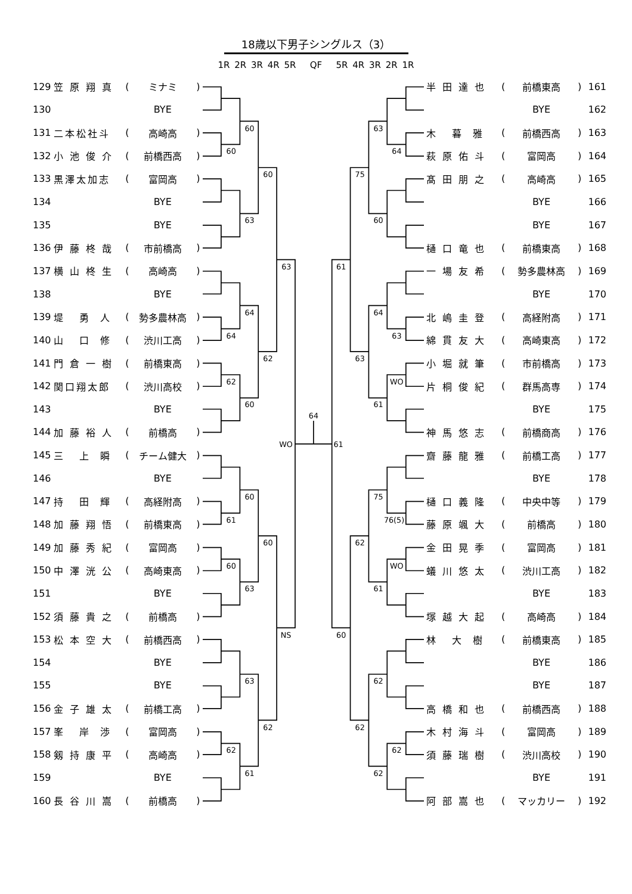18歳以下男子シングルス（3）
1R 2R 3R 4R 5R QF 5R 4R 3R 2R 1R
| 129 | 笠 原 翔 真 | ( | ミナミ | ) |
| 130 | | | BYE | |
| 131 | 二本松社斗 | ( | 高崎高 | ) |
| 132 | 小 池 俊 介 | ( | 前橋西高 | ) |
| 133 | 黒澤太加志 | ( | 富岡高 | ) |
| 134 | | | BYE | |
| 135 | | | BYE | |
| 136 | 伊 藤 柊 哉 | ( | 市前橋高 | ) |
| 137 | 横 山 柊 生 | ( | 高崎高 | ) |
| 138 | | | BYE | |
| 139 | 堤 勇 人 | ( | 勢多農林高 | ) |
| 140 | 山 口 修 | ( | 渋川工高 | ) |
| 141 | 門 倉 一 樹 | ( | 前橋東高 | ) |
| 142 | 関口翔太郎 | ( | 渋川高校 | ) |
| 143 | | | BYE | |
| 144 | 加 藤 裕 人 | ( | 前橋高 | ) |
| 145 | 三 上 瞬 | ( | チーム健大 | ) |
| 146 | | | BYE | |
| 147 | 持 田 輝 | ( | 高経附高 | ) |
| 148 | 加 藤 翔 悟 | ( | 前橋東高 | ) |
| 149 | 加 藤 秀 紀 | ( | 富岡高 | ) |
| 150 | 中 澤 洸 公 | ( | 高崎東高 | ) |
| 151 | | | BYE | |
| 152 | 須 藤 貴 之 | ( | 前橋高 | ) |
| 153 | 松 本 空 大 | ( | 前橋西高 | ) |
| 154 | | | BYE | |
| 155 | | | BYE | |
| 156 | 金 子 雄 太 | ( | 前橋工高 | ) |
| 157 | 峯 岸 渉 | ( | 富岡高 | ) |
| 158 | 剱 持 康 平 | ( | 高崎高 | ) |
| 159 | | | BYE | |
| 160 | 長 谷 川 嵩 | ( | 前橋高 | ) |
60
60
60
63
63
64
64
62
62
60
WO
60
61
60
60
63
NS
63
62
62
61
64
63
64
75
60
61
64
63
63
WO
61
61
75
76(5)
62
WO
61
60
62
62
62
62
| 半 田 達 也 | ( | 前橋東高 | ) | 161 |
| | | BYE | | 162 |
| 木 暮 雅 | ( | 前橋西高 | ) | 163 |
| 萩 原 佑 斗 | ( | 富岡高 | ) | 164 |
| 髙 田 朋 之 | ( | 高崎高 | ) | 165 |
| | | BYE | | 166 |
| | | BYE | | 167 |
| 樋 口 竜 也 | ( | 前橋東高 | ) | 168 |
| 一 場 友 希 | ( | 勢多農林高 | ) | 169 |
| | | BYE | | 170 |
| 北 嶋 圭 登 | ( | 高経附高 | ) | 171 |
| 綿 貫 友 大 | ( | 高崎東高 | ) | 172 |
| 小 堀 就 筆 | ( | 市前橋高 | ) | 173 |
| 片 桐 俊 紀 | ( | 群馬高専 | ) | 174 |
| | | BYE | | 175 |
| 神 馬 悠 志 | ( | 前橋商高 | ) | 176 |
| 齋 藤 龍 雅 | ( | 前橋工高 | ) | 177 |
| | | BYE | | 178 |
| 樋 口 義 隆 | ( | 中央中等 | ) | 179 |
| 藤 原 颯 大 | ( | 前橋高 | ) | 180 |
| 金 田 晃 季 | ( | 富岡高 | ) | 181 |
| 蟻 川 悠 太 | ( | 渋川工高 | ) | 182 |
| | | BYE | | 183 |
| 塚 越 大 起 | ( | 高崎高 | ) | 184 |
| 林 大 樹 | ( | 前橋東高 | ) | 185 |
| | | BYE | | 186 |
| | | BYE | | 187 |
| 高 橋 和 也 | ( | 前橋西高 | ) | 188 |
| 木 村 海 斗 | ( | 富岡高 | ) | 189 |
| 須 藤 瑞 樹 | ( | 渋川高校 | ) | 190 |
| | | BYE | | 191 |
| 阿 部 嵩 也 | ( | マッカリー | ) | 192 |